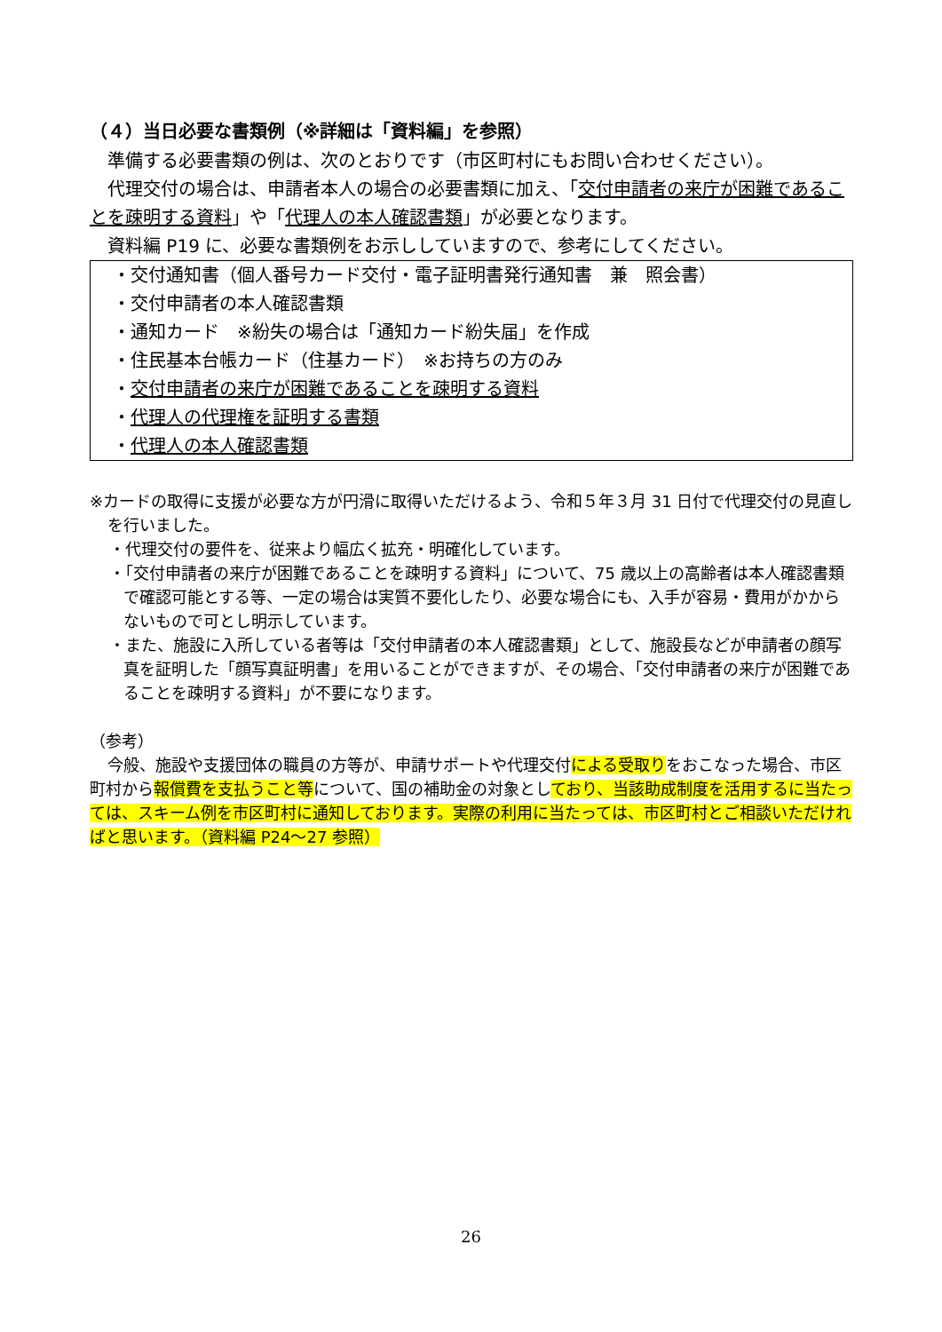（４）当日必要な書類例（※詳細は「資料編」を参照）
準備する必要書類の例は、次のとおりです（市区町村にもお問い合わせください）。
代理交付の場合は、申請者本人の場合の必要書類に加え、「交付申請者の来庁が困難であることを疎明する資料」や「代理人の本人確認書類」が必要となります。
資料編 P19 に、必要な書類例をお示ししていますので、参考にしてください。
・交付通知書（個人番号カード交付・電子証明書発行通知書　兼　照会書）
・交付申請者の本人確認書類
・通知カード　※紛失の場合は「通知カード紛失届」を作成
・住民基本台帳カード（住基カード）　※お持ちの方のみ
・交付申請者の来庁が困難であることを疎明する資料
・代理人の代理権を証明する書類
・代理人の本人確認書類
※カードの取得に支援が必要な方が円滑に取得いただけるよう、令和５年３月 31 日付で代理交付の見直しを行いました。
・代理交付の要件を、従来より幅広く拡充・明確化しています。
・「交付申請者の来庁が困難であることを疎明する資料」について、75 歳以上の高齢者は本人確認書類で確認可能とする等、一定の場合は実質不要化したり、必要な場合にも、入手が容易・費用がかからないもので可とし明示しています。
・また、施設に入所している者等は「交付申請者の本人確認書類」として、施設長などが申請者の顔写真を証明した「顔写真証明書」を用いることができますが、その場合、「交付申請者の来庁が困難であることを疎明する資料」が不要になります。
（参考）
今般、施設や支援団体の職員の方等が、申請サポートや代理交付による受取りをおこなった場合、市区町村から報償費を支払うこと等について、国の補助金の対象としており、当該助成制度を活用するに当たっては、スキーム例を市区町村に通知しております。実際の利用に当たっては、市区町村とご相談いただければと思います。（資料編 P24～27 参照）
26